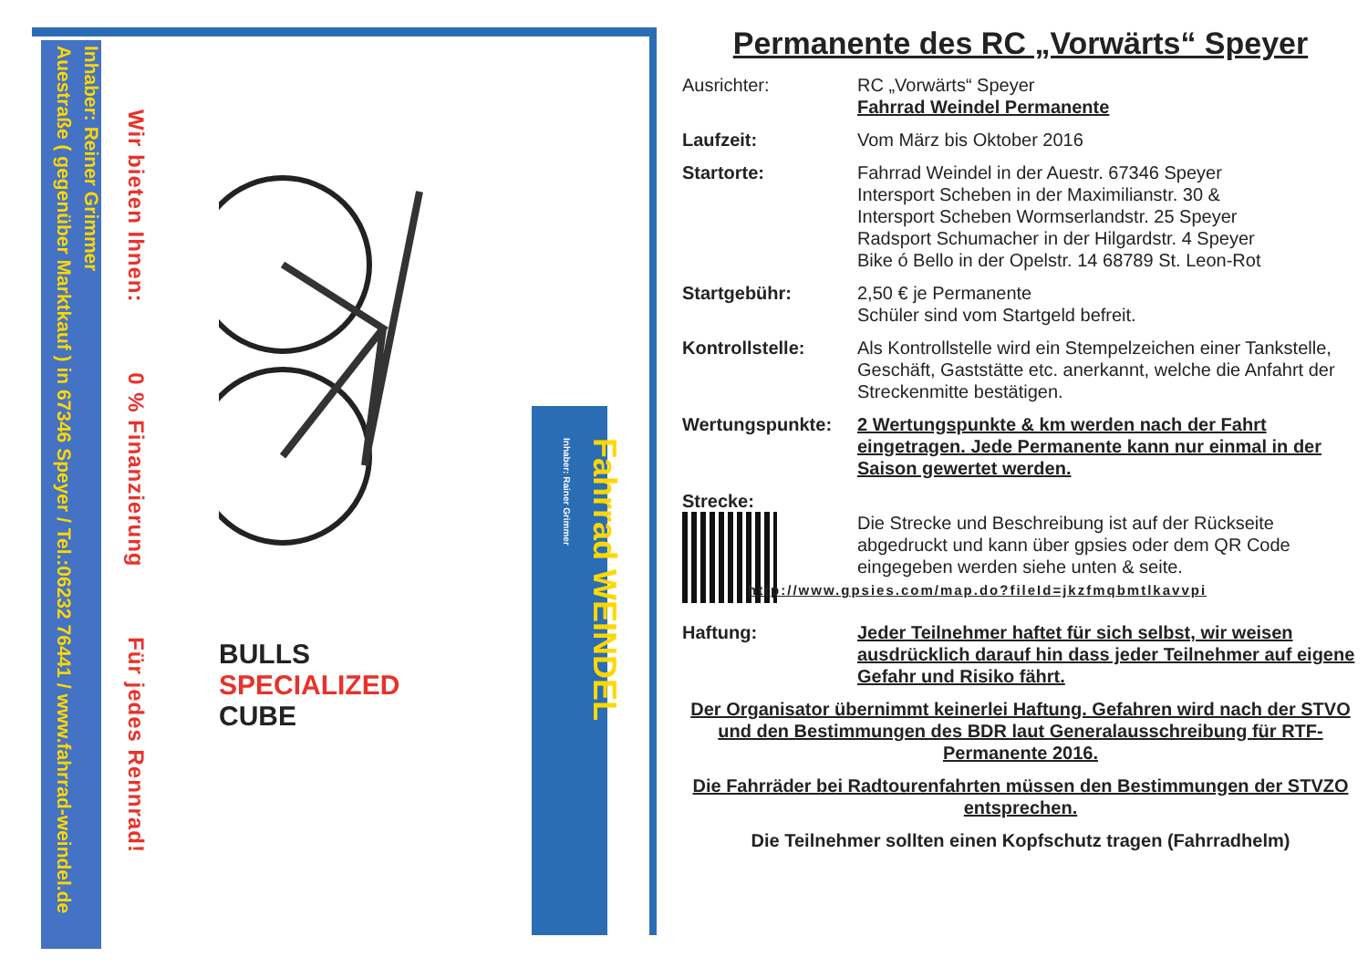Inhaber: Reiner Grimmer
Auestraße ( gegenüber Marktkauf ) in 67346 Speyer / Tel.:06232 76441 / www.fahrrad-weindel.de
Wir bieten Ihnen: 0 % Finanzierung Für jedes Rennrad!
BULLS SPECIALIZED CUBE
Fahrrad WEINDEL
Inhaber: Rainer Grimmer
Permanente des RC „Vorwärts“ Speyer
Ausrichter: RC „Vorwärts“ Speyer
Fahrrad Weindel Permanente
Laufzeit: Vom März bis Oktober 2016
Startorte: Fahrrad Weindel in der Auestr. 67346 Speyer
Intersport Scheben in der Maximilianstr. 30 &
Intersport Scheben Wormserlandstr. 25 Speyer
Radsport Schumacher in der Hilgardstr. 4 Speyer
Bike ó Bello in der Opelstr. 14 68789 St. Leon-Rot
Startgebühr: 2,50 € je Permanente
Schüler sind vom Startgeld befreit.
Kontrollstelle: Als Kontrollstelle wird ein Stempelzeichen einer Tankstelle, Geschäft, Gaststätte etc. anerkannt, welche die Anfahrt der Streckenmitte bestätigen.
Wertungspunkte: 2 Wertungspunkte & km werden nach der Fahrt eingetragen. Jede Permanente kann nur einmal in der Saison gewertet werden.
Strecke:
Die Strecke und Beschreibung ist auf der Rückseite abgedruckt und kann über gpsies oder dem QR Code eingegeben werden siehe unten & seite.
http://www.gpsies.com/map.do?fileId=jkzfmqbmtlkavvpi
Haftung: Jeder Teilnehmer haftet für sich selbst, wir weisen ausdrücklich darauf hin dass jeder Teilnehmer auf eigene Gefahr und Risiko fährt.
Der Organisator übernimmt keinerlei Haftung. Gefahren wird nach der STVO und den Bestimmungen des BDR laut Generalausschreibung für RTF-Permanente 2016.
Die Fahrräder bei Radtourenfahrten müssen den Bestimmungen der STVZO entsprechen.
Die Teilnehmer sollten einen Kopfschutz tragen (Fahrradhelm)